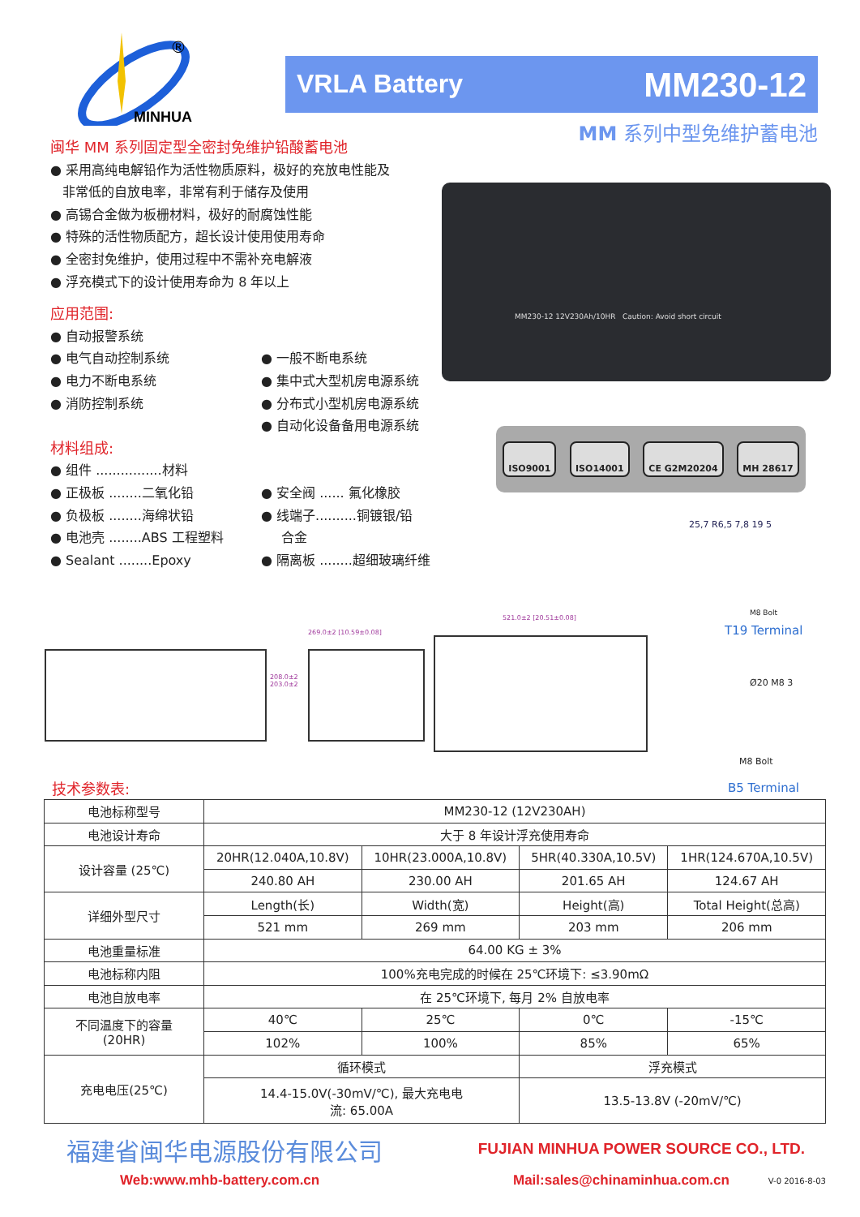MINHUA
®
VRLA Battery MM230-12
MM 系列中型免维护蓄电池
闽华 MM 系列固定型全密封免维护铅酸蓄电池
● 采用高纯电解铅作为活性物质原料，极好的充放电性能及
非常低的自放电率，非常有利于储存及使用
● 高锡合金做为板栅材料，极好的耐腐蚀性能
● 特殊的活性物质配方，超长设计使用使用寿命
● 全密封免维护，使用过程中不需补充电解液
● 浮充模式下的设计使用寿命为 8 年以上
应用范围:
● 自动报警系统
● 电气自动控制系统
● 电力不断电系统
● 消防控制系统
● 一般不断电系统
● 集中式大型机房电源系统
● 分布式小型机房电源系统
● 自动化设备备用电源系统
材料组成:
● 组件 ................材料
● 正极板 ........二氧化铅
● 负极板 ........海绵状铅
● 电池壳 ........ABS 工程塑料
● Sealant ........Epoxy
● 安全阀 ...... 氟化橡胶
● 线端子..........铜镀银/铅
合金
● 隔离板 ........超细玻璃纤维
MM230-12 12V230Ah/10HR Caution: Avoid short circuit
ISO9001 ISO14001 CE G2M20204 MH 28617
25,7 R6,5 7,8 19 5
M8 Bolt
T19 Terminal
Ø20 M8 3
M8 Bolt
B5 Terminal
269.0±2 [10.59±0.08]
521.0±2 [20.51±0.08]
208.0±2 203.0±2
技术参数表:
| 电池标称型号 | MM230-12 (12V230AH) | | | |
| 电池设计寿命 | 大于 8 年设计浮充使用寿命 | | | |
| 设计容量 (25℃) | 20HR(12.040A,10.8V) | 10HR(23.000A,10.8V) | 5HR(40.330A,10.5V) | 1HR(124.670A,10.5V) |
| | 240.80 AH | 230.00 AH | 201.65 AH | 124.67 AH |
| 详细外型尺寸 | Length(长) | Width(宽) | Height(高) | Total Height(总高) |
| | 521 mm | 269 mm | 203 mm | 206 mm |
| 电池重量标准 | 64.00 KG ± 3% | | | |
| 电池标称内阻 | 100%充电完成的时候在 25℃环境下: ≤3.90mΩ | | | |
| 电池自放电率 | 在 25℃环境下, 每月 2% 自放电率 | | | |
| 不同温度下的容量 (20HR) | 40℃ | 25℃ | 0℃ | -15℃ |
| | 102% | 100% | 85% | 65% |
| 充电电压(25℃) | 循环模式 | | 浮充模式 | |
| | 14.4-15.0V(-30mV/℃), 最大充电电 流: 65.00A | | 13.5-13.8V (-20mV/℃) | |
福建省闽华电源股份有限公司
FUJIAN MINHUA POWER SOURCE CO., LTD.
Web:www.mhb-battery.com.cn Mail:sales@chinaminhua.com.cn V-0 2016-8-03